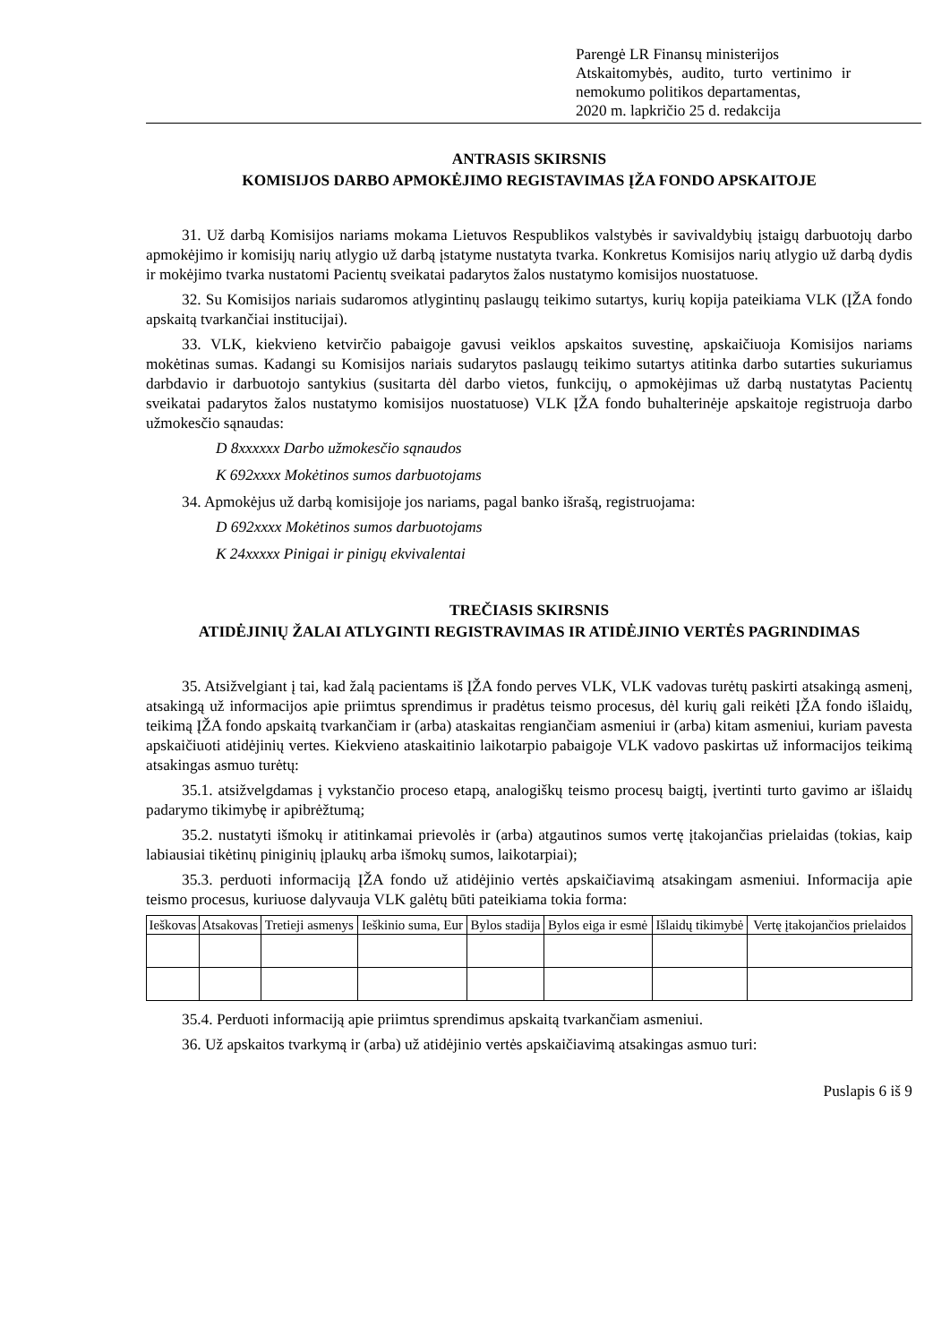Parengė LR Finansų ministerijos
Atskaitomybės, audito, turto vertinimo ir
nemokumo politikos departamentas,
2020 m. lapkričio 25 d. redakcija
ANTRASIS SKIRSNIS
KOMISIJOS DARBO APMOKĖJIMO REGISTAVIMAS ĮŽA FONDO APSKAITOJE
31. Už darbą Komisijos nariams mokama Lietuvos Respublikos valstybės ir savivaldybių įstaigų darbuotojų darbo apmokėjimo ir komisijų narių atlygio už darbą įstatyme nustatyta tvarka. Konkretus Komisijos narių atlygio už darbą dydis ir mokėjimo tvarka nustatomi Pacientų sveikatai padarytos žalos nustatymo komisijos nuostatuose.
32. Su Komisijos nariais sudaromos atlygintinų paslaugų teikimo sutartys, kurių kopija pateikiama VLK (ĮŽA fondo apskaitą tvarkančiai institucijai).
33. VLK, kiekvieno ketvirčio pabaigoje gavusi veiklos apskaitos suvestinę, apskaičiuoja Komisijos nariams mokėtinas sumas. Kadangi su Komisijos nariais sudarytos paslaugų teikimo sutartys atitinka darbo sutarties sukuriamus darbdavio ir darbuotojo santykius (susitarta dėl darbo vietos, funkcijų, o apmokėjimas už darbą nustatytas Pacientų sveikatai padarytos žalos nustatymo komisijos nuostatuose) VLK ĮŽA fondo buhalterinėje apskaitoje registruoja darbo užmokesčio sąnaudas:
D 8xxxxxx Darbo užmokesčio sąnaudos
K 692xxxx Mokėtinos sumos darbuotojams
34. Apmokėjus už darbą komisijoje jos nariams, pagal banko išrašą, registruojama:
D 692xxxx Mokėtinos sumos darbuotojams
K 24xxxxx Pinigai ir pinigų ekvivalentai
TREČIASIS SKIRSNIS
ATIDĖJINIŲ ŽALAI ATLYGINTI REGISTRAVIMAS IR ATIDĖJINIO VERTĖS PAGRINDIMAS
35. Atsižvelgiant į tai, kad žalą pacientams iš ĮŽA fondo perves VLK, VLK vadovas turėtų paskirti atsakingą asmenį, atsakingą už informacijos apie priimtus sprendimus ir pradėtus teismo procesus, dėl kurių gali reikėti ĮŽA fondo išlaidų, teikimą ĮŽA fondo apskaitą tvarkančiam ir (arba) ataskaitas rengiančiam asmeniui ir (arba) kitam asmeniui, kuriam pavesta apskaičiuoti atidėjinių vertes. Kiekvieno ataskaitinio laikotarpio pabaigoje VLK vadovo paskirtas už informacijos teikimą atsakingas asmuo turėtų:
35.1. atsižvelgdamas į vykstančio proceso etapą, analogiškų teismo procesų baigtį, įvertinti turto gavimo ar išlaidų padarymo tikimybę ir apibrėžtumą;
35.2. nustatyti išmokų ir atitinkamai prievolės ir (arba) atgautinos sumos vertę įtakojančias prielaidas (tokias, kaip labiausiai tikėtinų piniginių įplaukų arba išmokų sumos, laikotarpiai);
35.3. perduoti informaciją ĮŽA fondo už atidėjinio vertės apskaičiavimą atsakingam asmeniui. Informacija apie teismo procesus, kuriuose dalyvauja VLK galėtų būti pateikiama tokia forma:
| Ieškovas | Atsakovas | Tretieji asmenys | Ieškinio suma, Eur | Bylos stadija | Bylos eiga ir esmė | Išlaidų tikimybė | Vertę įtakojančios prielaidos |
| --- | --- | --- | --- | --- | --- | --- | --- |
35.4. Perduoti informaciją apie priimtus sprendimus apskaitą tvarkančiam asmeniui.
36. Už apskaitos tvarkymą ir (arba) už atidėjinio vertės apskaičiavimą atsakingas asmuo turi:
Puslapis 6 iš 9